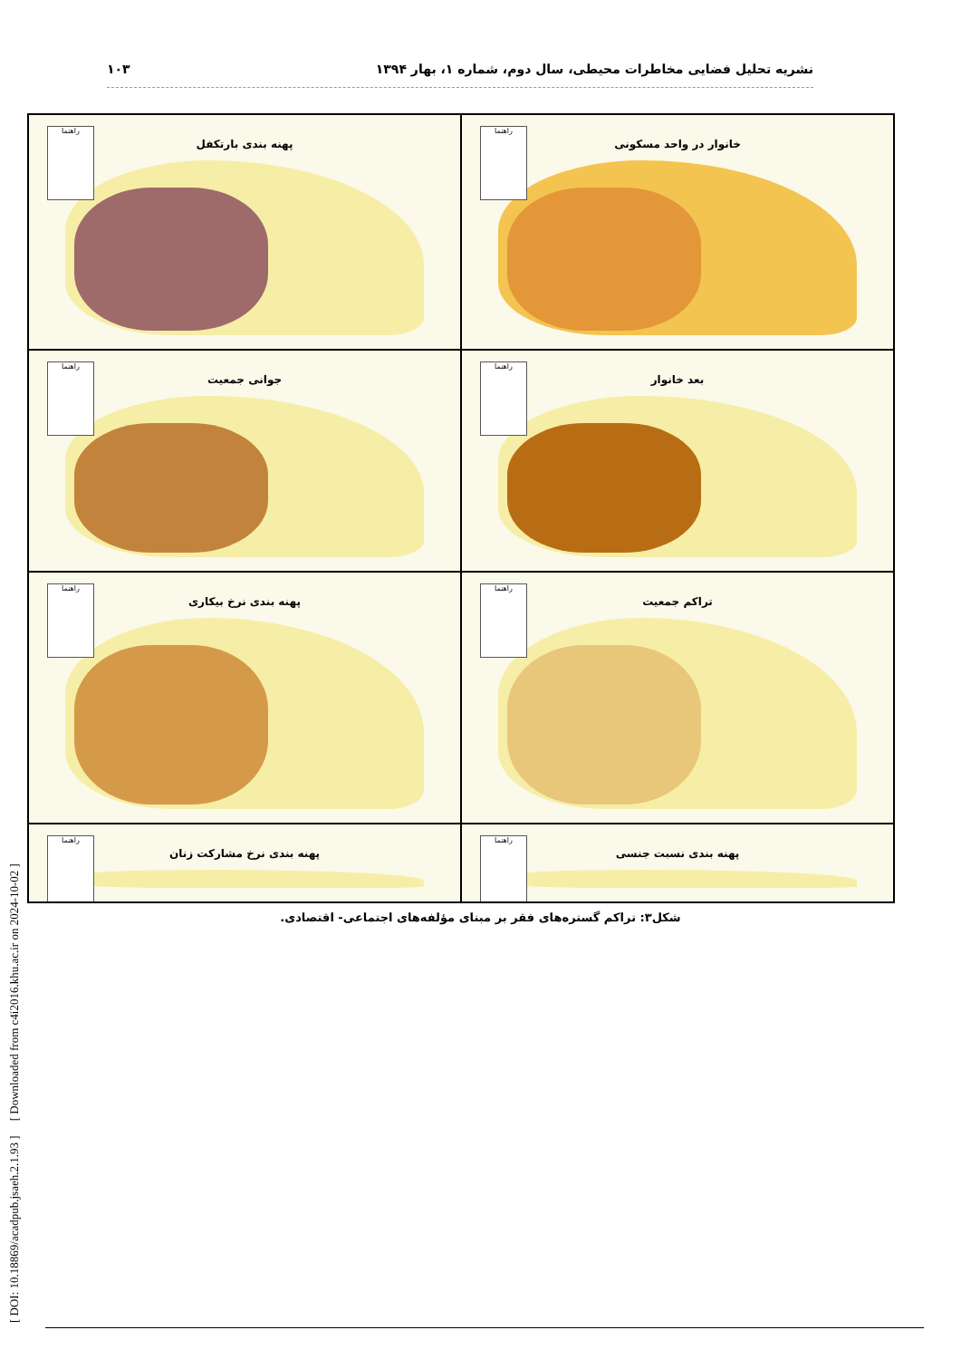نشریه تحلیل فضایی مخاطرات محیطی، سال دوم، شماره ۱، بهار ۱۳۹۴ ۱۰۳
خانوار در واحد مسکونی
راهنما
پهنه بندی بارتکفل
راهنما
بعد خانوار
راهنما
جوانی جمعیت
راهنما
تراکم جمعیت
راهنما
پهنه بندی نرخ بیکاری
راهنما
پهنه بندی نسبت جنسی
راهنما
پهنه بندی نرخ مشارکت زنان
راهنما
شکل۳: تراکم گستره‌های فقر بر مبنای مؤلفه‌های اجتماعی- اقتصادی.
[ DOI: 10.18869/acadpub.jsaeh.2.1.93 ] [ Downloaded from c4i2016.khu.ac.ir on 2024-10-02 ]